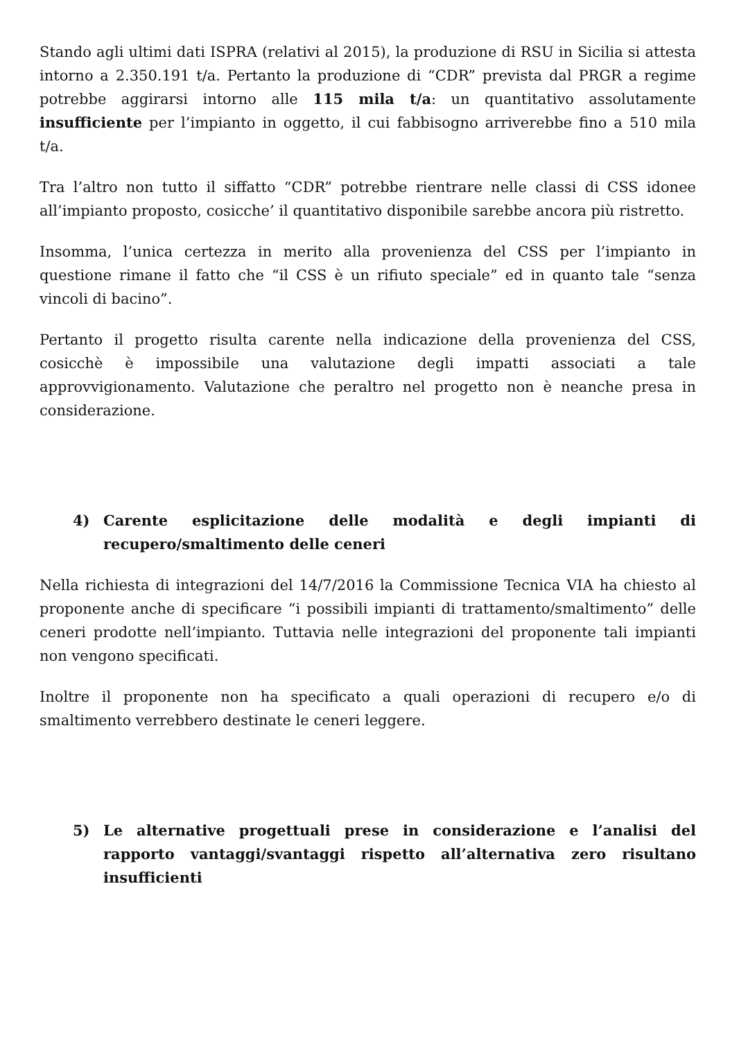Stando agli ultimi dati ISPRA (relativi al 2015), la produzione di RSU in Sicilia si attesta intorno a 2.350.191 t/a. Pertanto la produzione di “CDR” prevista dal PRGR a regime potrebbe aggirarsi intorno alle 115 mila t/a: un quantitativo assolutamente insufficiente per l’impianto in oggetto, il cui fabbisogno arriverebbe fino a 510 mila t/a.
Tra l’altro non tutto il siffatto “CDR” potrebbe rientrare nelle classi di CSS idonee all’impianto proposto, cosicche’ il quantitativo disponibile sarebbe ancora più ristretto.
Insomma, l’unica certezza in merito alla provenienza del CSS per l’impianto in questione rimane il fatto che “il CSS è un rifiuto speciale” ed in quanto tale “senza vincoli di bacino”.
Pertanto il progetto risulta carente nella indicazione della provenienza del CSS, cosicchè è impossibile una valutazione degli impatti associati a tale approvvigionamento. Valutazione che peraltro nel progetto non è neanche presa in considerazione.
4) Carente esplicitazione delle modalità e degli impianti di recupero/smaltimento delle ceneri
Nella richiesta di integrazioni del 14/7/2016 la Commissione Tecnica VIA ha chiesto al proponente anche di specificare “i possibili impianti di trattamento/smaltimento” delle ceneri prodotte nell’impianto. Tuttavia nelle integrazioni del proponente tali impianti non vengono specificati.
Inoltre il proponente non ha specificato a quali operazioni di recupero e/o di smaltimento verrebbero destinate le ceneri leggere.
5) Le alternative progettuali prese in considerazione e l’analisi del rapporto vantaggi/svantaggi rispetto all’alternativa zero risultano insufficienti